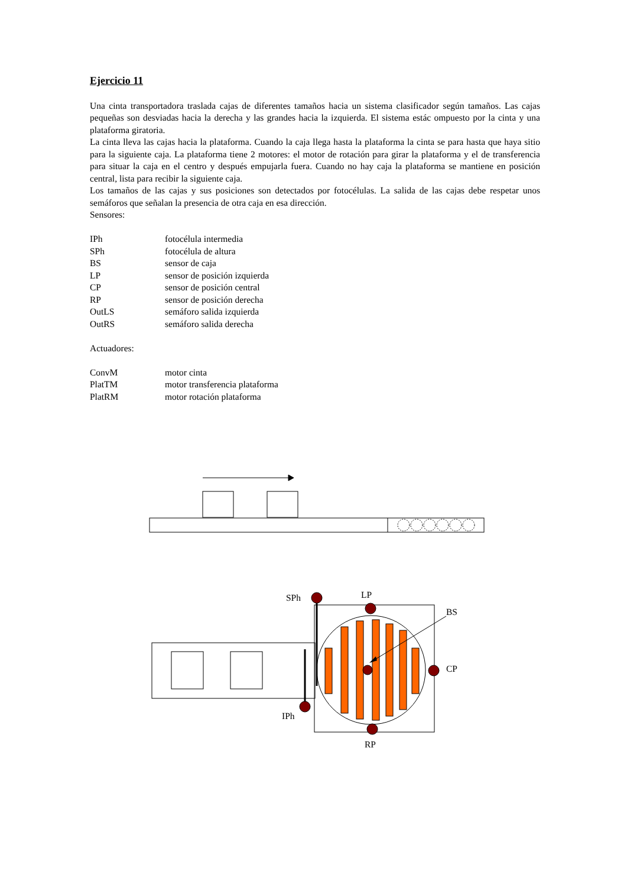Ejercicio 11
Una cinta transportadora traslada cajas de diferentes tamaños hacia un sistema clasificador según tamaños. Las cajas pequeñas son desviadas hacia la derecha y las grandes hacia la izquierda. El sistema estác ompuesto por la cinta y una plataforma giratoria.
La cinta lleva las cajas hacia la plataforma. Cuando la caja llega hasta la plataforma la cinta se para hasta que haya sitio para la siguiente caja. La plataforma tiene 2 motores: el motor de rotación para girar la plataforma y el de transferencia para situar la caja en el centro y después empujarla fuera. Cuando no hay caja la plataforma se mantiene en posición central, lista para recibir la siguiente caja.
Los tamaños de las cajas y sus posiciones son detectados por fotocélulas. La salida de las cajas debe respetar unos semáforos que señalan la presencia de otra caja en esa dirección.
Sensores:
| IPh | fotocélula intermedia |
| SPh | fotocélula de altura |
| BS | sensor de caja |
| LP | sensor de posición izquierda |
| CP | sensor de posición central |
| RP | sensor de posición derecha |
| OutLS | semáforo salida izquierda |
| OutRS | semáforo salida derecha |
Actuadores:
| ConvM | motor cinta |
| PlatTM | motor transferencia plataforma |
| PlatRM | motor rotación plataforma |
SPh LP
BS
CP
IPh
RP